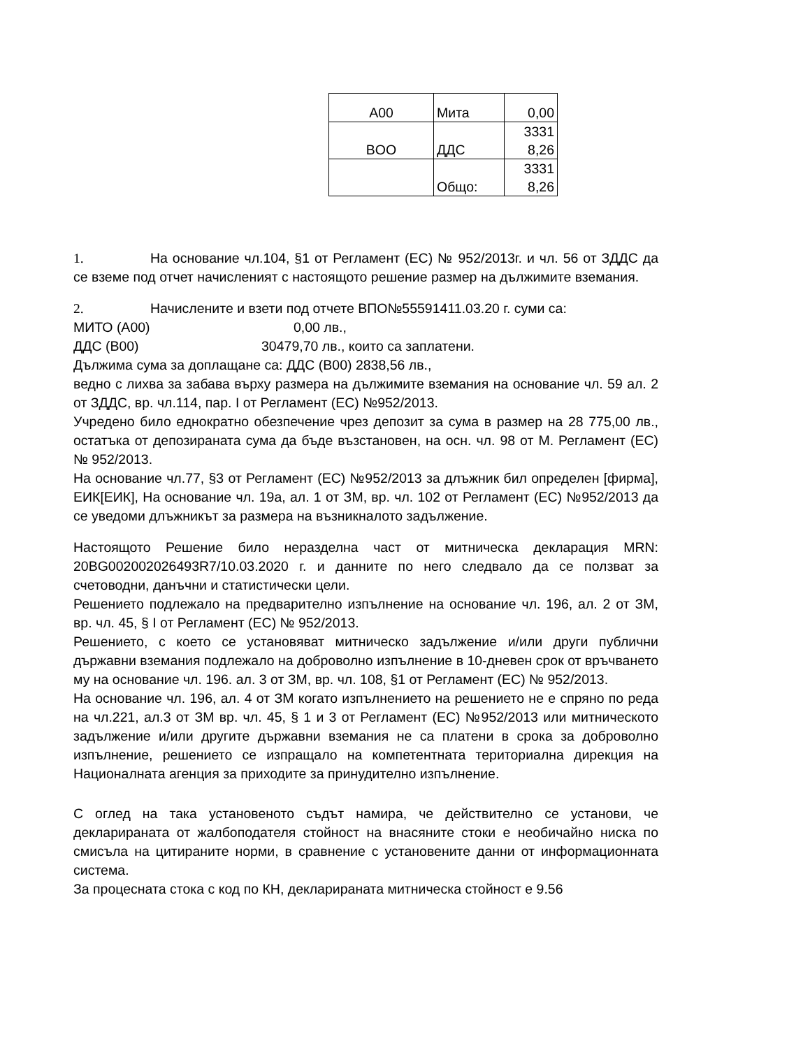| A00 | Мита | 0,00 |
| BOO | ДДС | 3331 8,26 |
| | Общо: | 3331 8,26 |
1. На основание чл.104, §1 от Регламент (ЕС) № 952/2013г. и чл. 56 от ЗДДС да се вземе под отчет начисленият с настоящото решение размер на дължимите вземания.
2. Начислените и взети под отчете ВПО№55591411.03.20 г. суми са:
МИТО (А00) 0,00 лв.,
ДДС (В00) 30479,70 лв., които са заплатени.
Дължима сума за доплащане са: ДДС (В00) 2838,56 лв.,
ведно с лихва за забава върху размера на дължимите вземания на основание чл. 59 ал. 2 от ЗДДС, вр. чл.114, пар. I от Регламент (ЕС) №952/2013.
Учредено било еднократно обезпечение чрез депозит за сума в размер на 28 775,00 лв., остатъка от депозираната сума да бъде възстановен, на осн. чл. 98 от М. Регламент (ЕС) № 952/2013.
На основание чл.77, §3 от Регламент (ЕС) №952/2013 за длъжник бил определен [фирма], ЕИК[ЕИК], На основание чл. 19а, ал. 1 от ЗМ, вр. чл. 102 от Регламент (ЕС) №952/2013 да се уведоми длъжникът за размера на възникналото задължение.
Настоящото Решение било неразделна част от митническа декларация MRN: 20BG002002026493R7/10.03.2020 г. и данните по него следвало да се ползват за счетоводни, данъчни и статистически цели.
Решението подлежало на предварително изпълнение на основание чл. 196, ал. 2 от ЗМ, вр. чл. 45, § I от Регламент (ЕС) № 952/2013.
Решението, с което се установяват митническо задължение и/или други публични държавни вземания подлежало на доброволно изпълнение в 10-дневен срок от връчването му на основание чл. 196. ал. 3 от ЗМ, вр. чл. 108, §1 от Регламент (ЕС) № 952/2013.
На основание чл. 196, ал. 4 от ЗМ когато изпълнението на решението не е спряно по реда на чл.221, ал.3 от ЗМ вр. чл. 45, § 1 и 3 от Регламент (ЕС) №952/2013 или митническото задължение и/или другите държавни вземания не са платени в срока за доброволно изпълнение, решението се изпращало на компетентната териториална дирекция на Националната агенция за приходите за принудително изпълнение.
С оглед на така установеното съдът намира, че действително се установи, че декларираната от жалбоподателя стойност на внасяните стоки е необичайно ниска по смисъла на цитираните норми, в сравнение с установените данни от информационната система.
За процесната стока с код по КН, декларираната митническа стойност е 9.56